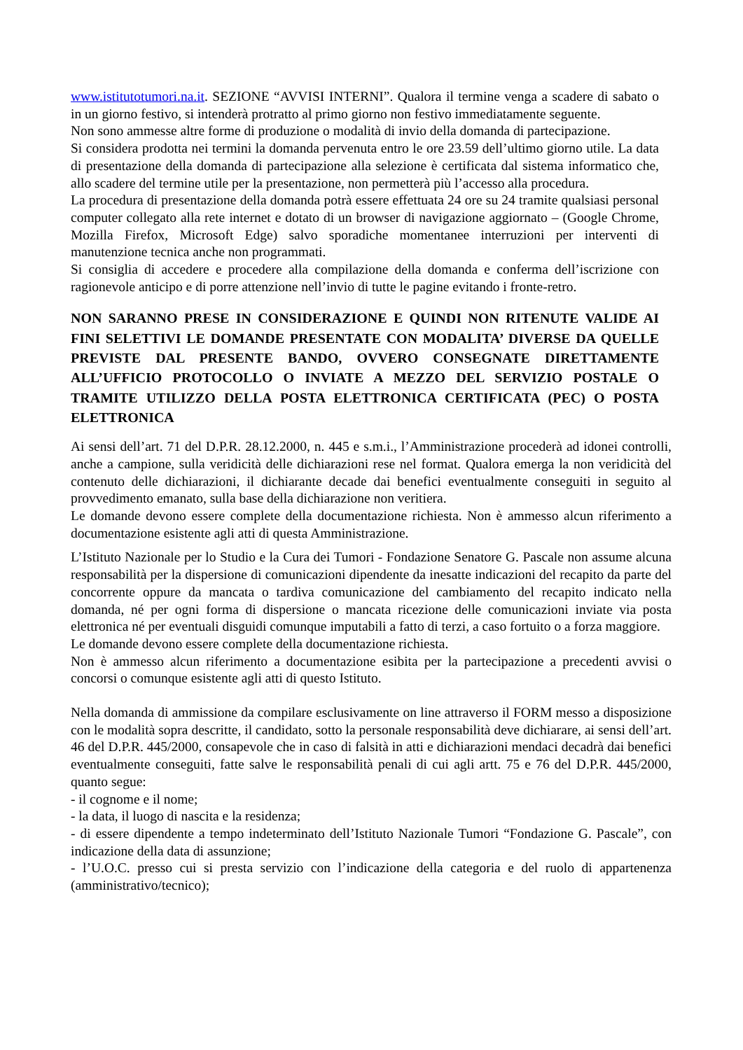www.istitutotumori.na.it. SEZIONE “AVVISI INTERNI”. Qualora il termine venga a scadere di sabato o in un giorno festivo, si intenderà protratto al primo giorno non festivo immediatamente seguente.
Non sono ammesse altre forme di produzione o modalità di invio della domanda di partecipazione.
Si considera prodotta nei termini la domanda pervenuta entro le ore 23.59 dell’ultimo giorno utile. La data di presentazione della domanda di partecipazione alla selezione è certificata dal sistema informatico che, allo scadere del termine utile per la presentazione, non permetterà più l’accesso alla procedura.
La procedura di presentazione della domanda potrà essere effettuata 24 ore su 24 tramite qualsiasi personal computer collegato alla rete internet e dotato di un browser di navigazione aggiornato – (Google Chrome, Mozilla Firefox, Microsoft Edge) salvo sporadiche momentanee interruzioni per interventi di manutenzione tecnica anche non programmati.
Si consiglia di accedere e procedere alla compilazione della domanda e conferma dell’iscrizione con ragionevole anticipo e di porre attenzione nell’invio di tutte le pagine evitando i fronte-retro.
NON SARANNO PRESE IN CONSIDERAZIONE E QUINDI NON RITENUTE VALIDE AI FINI SELETTIVI LE DOMANDE PRESENTATE CON MODALITA’ DIVERSE DA QUELLE PREVISTE DAL PRESENTE BANDO, OVVERO CONSEGNATE DIRETTAMENTE ALL’UFFICIO PROTOCOLLO O INVIATE A MEZZO DEL SERVIZIO POSTALE O TRAMITE UTILIZZO DELLA POSTA ELETTRONICA CERTIFICATA (PEC) O POSTA ELETTRONICA
Ai sensi dell’art. 71 del D.P.R. 28.12.2000, n. 445 e s.m.i., l’Amministrazione procederà ad idonei controlli, anche a campione, sulla veridicità delle dichiarazioni rese nel format. Qualora emerga la non veridicità del contenuto delle dichiarazioni, il dichiarante decade dai benefici eventualmente conseguiti in seguito al provvedimento emanato, sulla base della dichiarazione non veritiera.
Le domande devono essere complete della documentazione richiesta. Non è ammesso alcun riferimento a documentazione esistente agli atti di questa Amministrazione.
L’Istituto Nazionale per lo Studio e la Cura dei Tumori - Fondazione Senatore G. Pascale non assume alcuna responsabilità per la dispersione di comunicazioni dipendente da inesatte indicazioni del recapito da parte del concorrente oppure da mancata o tardiva comunicazione del cambiamento del recapito indicato nella domanda, né per ogni forma di dispersione o mancata ricezione delle comunicazioni inviate via posta elettronica né per eventuali disguidi comunque imputabili a fatto di terzi, a caso fortuito o a forza maggiore.
Le domande devono essere complete della documentazione richiesta.
Non è ammesso alcun riferimento a documentazione esibita per la partecipazione a precedenti avvisi o concorsi o comunque esistente agli atti di questo Istituto.
Nella domanda di ammissione da compilare esclusivamente on line attraverso il FORM messo a disposizione con le modalità sopra descritte, il candidato, sotto la personale responsabilità deve dichiarare, ai sensi dell’art. 46 del D.P.R. 445/2000, consapevole che in caso di falsità in atti e dichiarazioni mendaci decadrà dai benefici eventualmente conseguiti, fatte salve le responsabilità penali di cui agli artt. 75 e 76 del D.P.R. 445/2000, quanto segue:
- il cognome e il nome;
- la data, il luogo di nascita e la residenza;
- di essere dipendente a tempo indeterminato dell’Istituto Nazionale Tumori “Fondazione G. Pascale”, con indicazione della data di assunzione;
- l’U.O.C. presso cui si presta servizio con l’indicazione della categoria e del ruolo di appartenenza (amministrativo/tecnico);